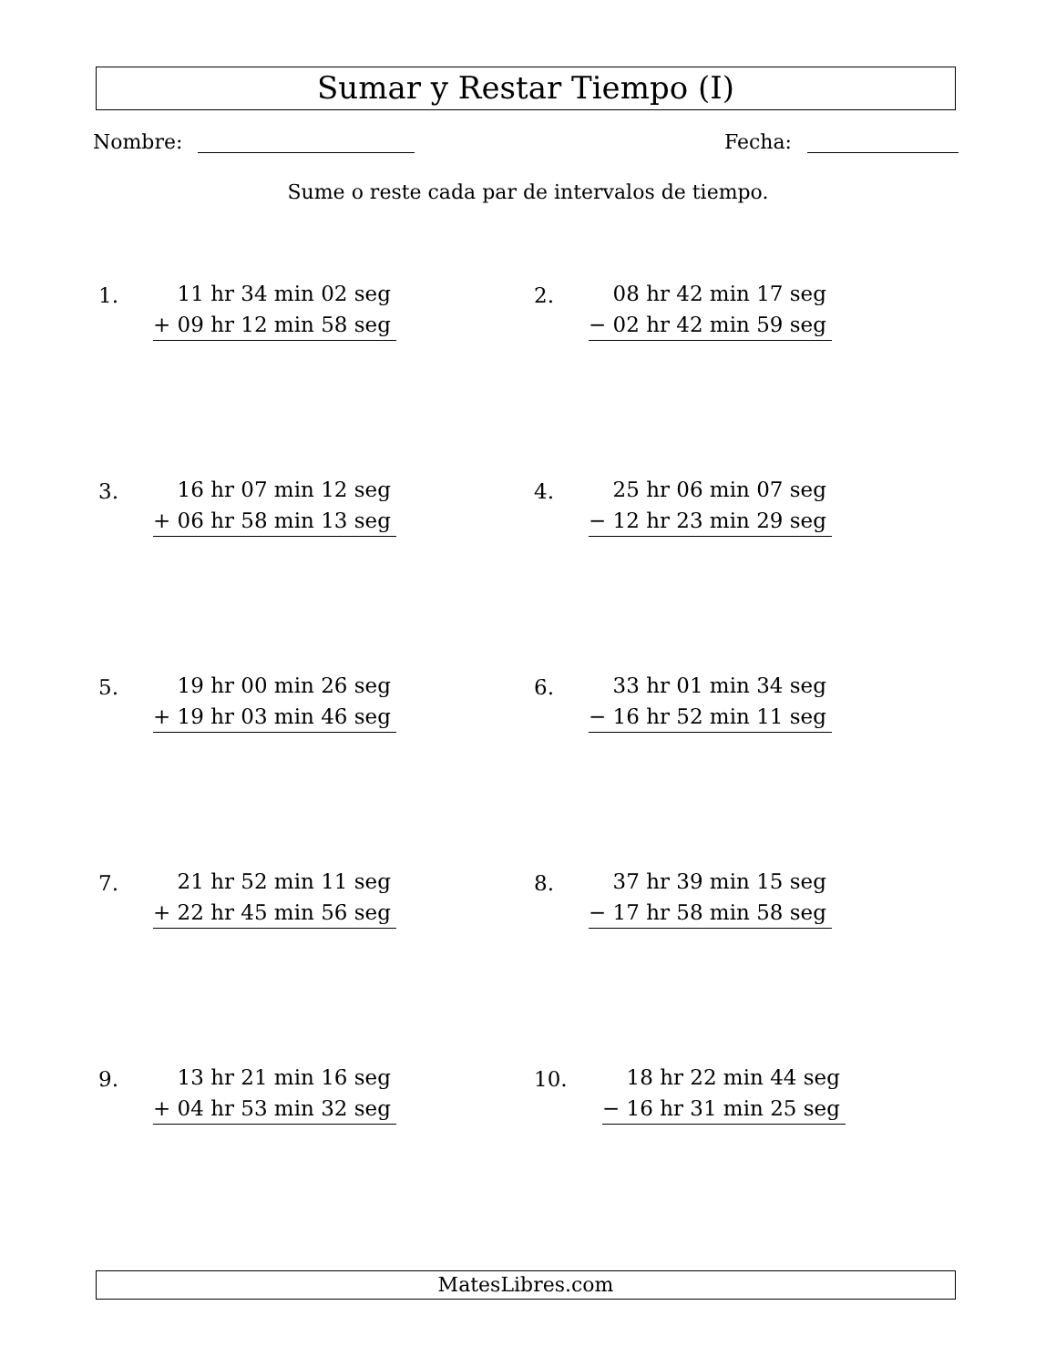Sumar y Restar Tiempo (I)
Nombre: Fecha:
Sume o reste cada par de intervalos de tiempo.
1.
11 hr 34 min 02 seg
+ 09 hr 12 min 58 seg
2.
08 hr 42 min 17 seg
− 02 hr 42 min 59 seg
3.
16 hr 07 min 12 seg
+ 06 hr 58 min 13 seg
4.
25 hr 06 min 07 seg
− 12 hr 23 min 29 seg
5.
19 hr 00 min 26 seg
+ 19 hr 03 min 46 seg
6.
33 hr 01 min 34 seg
− 16 hr 52 min 11 seg
7.
21 hr 52 min 11 seg
+ 22 hr 45 min 56 seg
8.
37 hr 39 min 15 seg
− 17 hr 58 min 58 seg
9.
13 hr 21 min 16 seg
+ 04 hr 53 min 32 seg
10.
18 hr 22 min 44 seg
− 16 hr 31 min 25 seg
MatesLibres.com